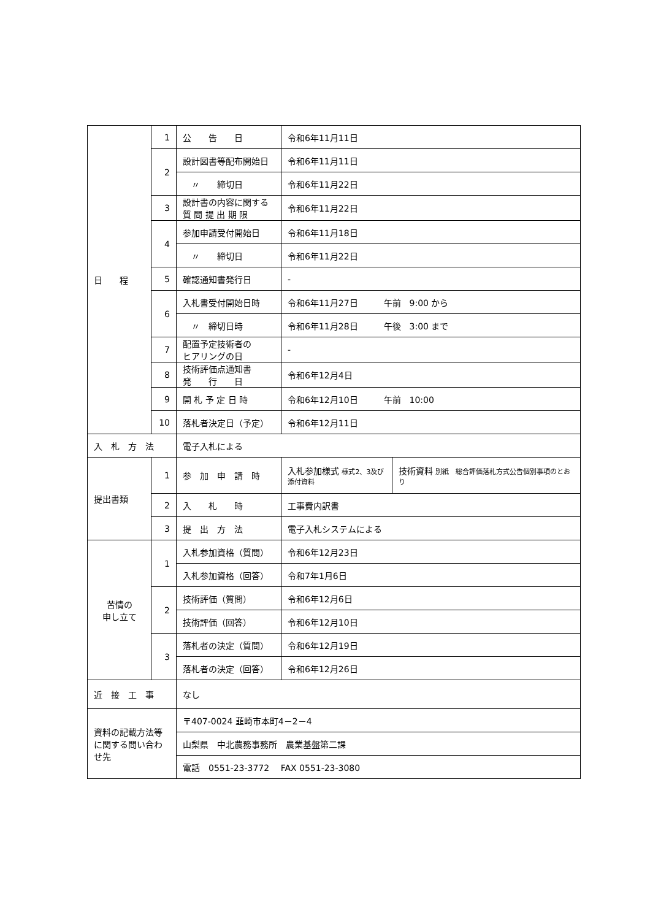| 日 程 | 1 | 公 告 日 | 令和6年11月11日 | |
| | 2 | 設計図書等配布開始日 | 令和6年11月11日 | |
| | | 〃 締切日 | 令和6年11月22日 | |
| | 3 | 設計書の内容に関する 質 問 提 出 期 限 | 令和6年11月22日 | |
| | 4 | 参加申請受付開始日 | 令和6年11月18日 | |
| | | 〃 締切日 | 令和6年11月22日 | |
| | 5 | 確認通知書発行日 | - | |
| | 6 | 入札書受付開始日時 | 令和6年11月27日 午前 9:00 から | |
| | | 〃 締切日時 | 令和6年11月28日 午後 3:00 まで | |
| | 7 | 配置予定技術者の ヒアリングの日 | - | |
| | 8 | 技術評価点通知書 発 行 日 | 令和6年12月4日 | |
| | 9 | 開 札 予 定 日 時 | 令和6年12月10日 午前 10:00 | |
| | 10 | 落札者決定日（予定） | 令和6年12月11日 | |
| 入 札 方 法 | | 電子入札による | | |
| 提出書類 | 1 | 参 加 申 請 時 | 入札参加様式 様式2、3及び添付資料 | 技術資料 別紙 総合評価落札方式公告個別事項のとおり |
| | 2 | 入 札 時 | 工事費内訳書 | |
| | 3 | 提 出 方 法 | 電子入札システムによる | |
| 苦情の 申し立て | 1 | 入札参加資格（質問） | 令和6年12月23日 | |
| | | 入札参加資格（回答） | 令和7年1月6日 | |
| | 2 | 技術評価（質問） | 令和6年12月6日 | |
| | | 技術評価（回答） | 令和6年12月10日 | |
| | 3 | 落札者の決定（質問） | 令和6年12月19日 | |
| | | 落札者の決定（回答） | 令和6年12月26日 | |
| 近 接 工 事 | | なし | | |
| 資料の記載方法等に関する問い合わせ先 | | 〒407-0024 韮崎市本町4－2－4 | | |
| | | 山梨県 中北農務事務所 農業基盤第二課 | | |
| | | 電話 0551-23-3772 FAX 0551-23-3080 | | |